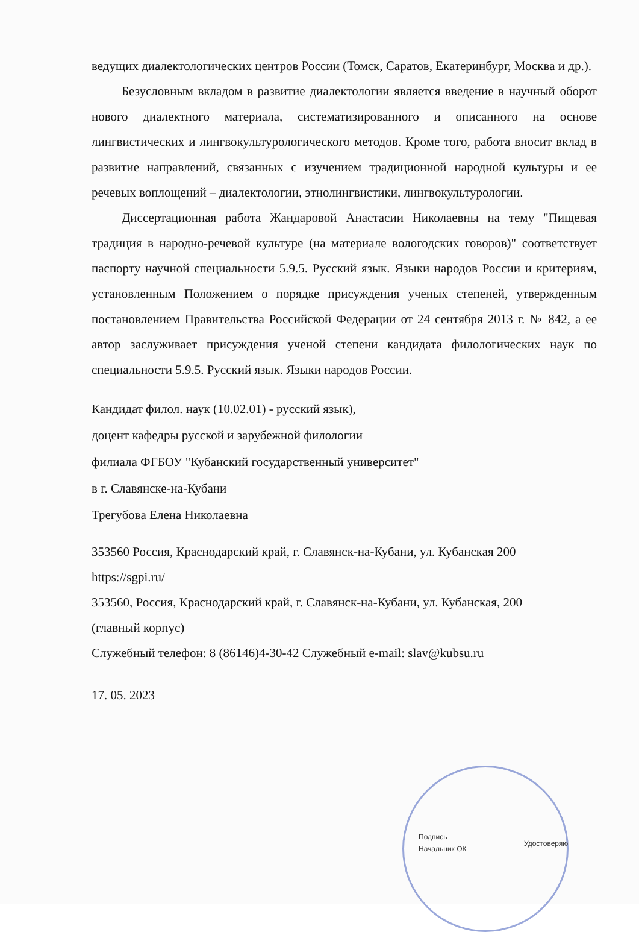ведущих диалектологических центров России (Томск, Саратов, Екатеринбург, Москва и др.).
Безусловным вкладом в развитие диалектологии является введение в научный оборот нового диалектного материала, систематизированного и описанного на основе лингвистических и лингвокультурологического методов. Кроме того, работа вносит вклад в развитие направлений, связанных с изучением традиционной народной культуры и ее речевых воплощений – диалектологии, этнолингвистики, лингвокультурологии.
Диссертационная работа Жандаровой Анастасии Николаевны на тему "Пищевая традиция в народно-речевой культуре (на материале вологодских говоров)" соответствует паспорту научной специальности 5.9.5. Русский язык. Языки народов России и критериям, установленным Положением о порядке присуждения ученых степеней, утвержденным постановлением Правительства Российской Федерации от 24 сентября 2013 г. № 842, а ее автор заслуживает присуждения ученой степени кандидата филологических наук по специальности 5.9.5. Русский язык. Языки народов России.
Кандидат филол. наук (10.02.01) - русский язык),
доцент кафедры русской и зарубежной филологии
филиала ФГБОУ "Кубанский государственный университет"
в г. Славянске-на-Кубани
Трегубова Елена Николаевна
353560 Россия, Краснодарский край, г. Славянск-на-Кубани, ул. Кубанская 200
https://sgpi.ru/
353560, Россия, Краснодарский край, г. Славянск-на-Кубани, ул. Кубанская, 200
(главный корпус)
Служебный телефон: 8 (86146)4-30-42 Служебный e-mail: slav@kubsu.ru
17. 05. 2023
Подпись
Начальник ОК
Удостоверяю